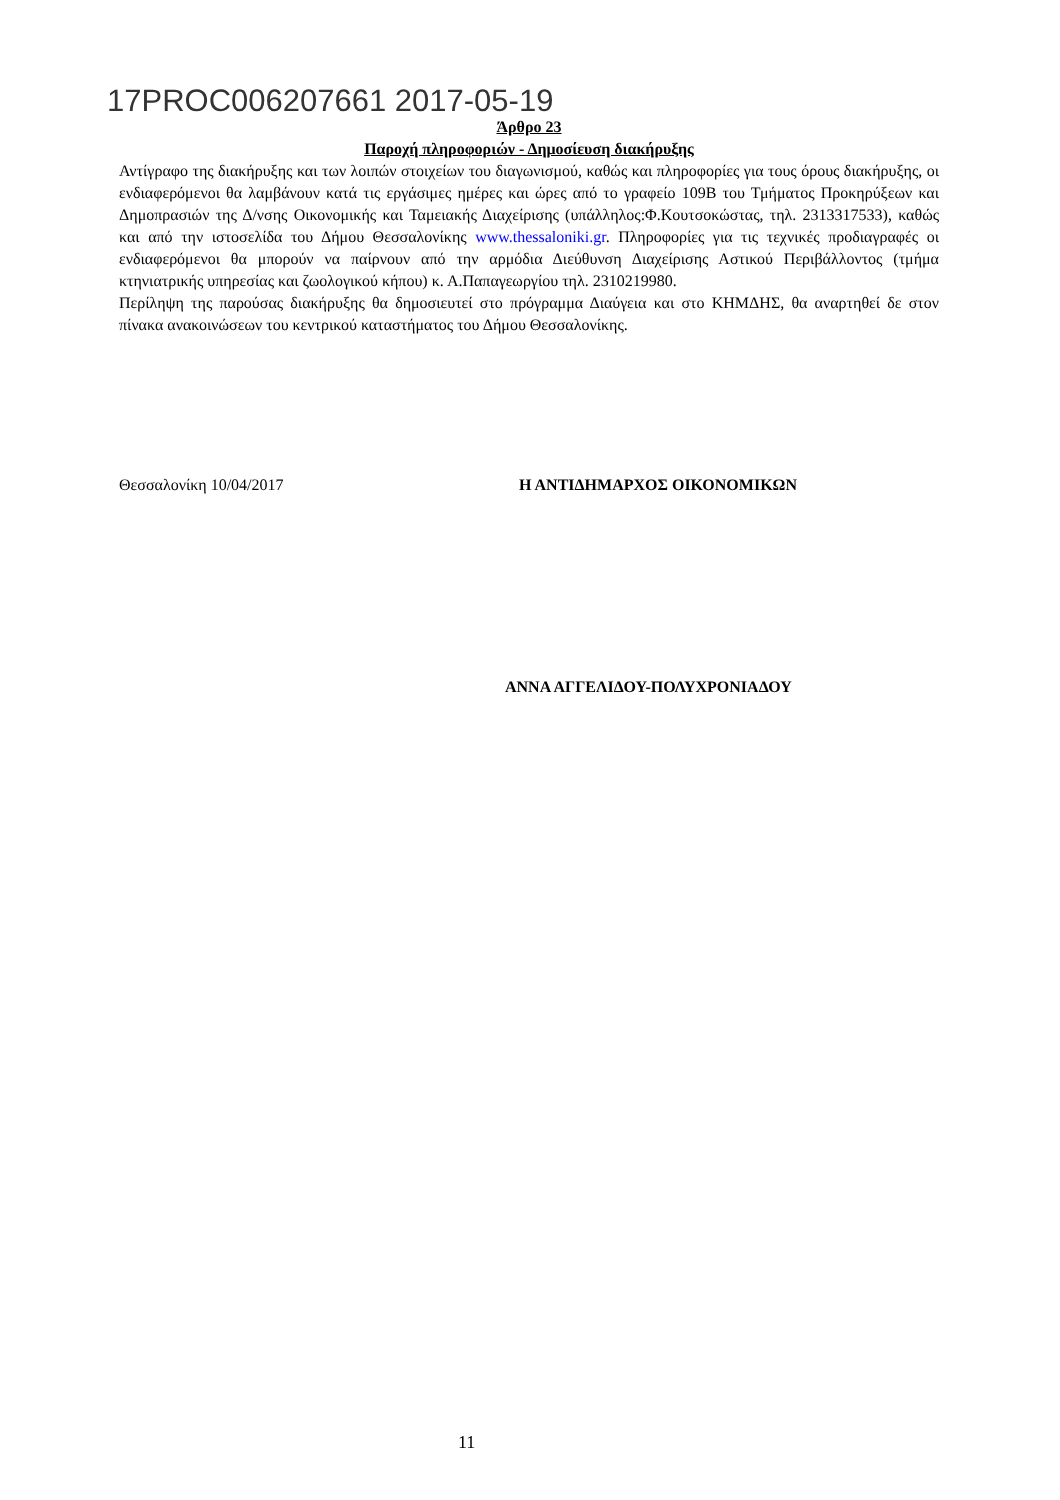17PROC006207661 2017-05-19
Άρθρο 23
Παροχή πληροφοριών - Δημοσίευση διακήρυξης
Αντίγραφο της διακήρυξης και των λοιπών στοιχείων του διαγωνισμού, καθώς και πληροφορίες για τους όρους διακήρυξης, οι ενδιαφερόμενοι θα λαμβάνουν κατά τις εργάσιμες ημέρες και ώρες από το γραφείο 109Β του Τμήματος Προκηρύξεων και Δημοπρασιών της Δ/νσης Οικονομικής και Ταμειακής Διαχείρισης (υπάλληλος:Φ.Κουτσοκώστας, τηλ. 2313317533), καθώς και από την ιστοσελίδα του Δήμου Θεσσαλονίκης www.thessaloniki.gr. Πληροφορίες για τις τεχνικές προδιαγραφές οι ενδιαφερόμενοι θα μπορούν να παίρνουν από την αρμόδια Διεύθυνση Διαχείρισης Αστικού Περιβάλλοντος (τμήμα κτηνιατρικής υπηρεσίας και ζωολογικού κήπου) κ. Α.Παπαγεωργίου τηλ. 2310219980.
Περίληψη της παρούσας διακήρυξης θα δημοσιευτεί στο πρόγραμμα Διαύγεια και στο ΚΗΜΔΗΣ, θα αναρτηθεί δε στον πίνακα ανακοινώσεων του κεντρικού καταστήματος του Δήμου Θεσσαλονίκης.
Θεσσαλονίκη 10/04/2017 Η ΑΝΤΙΔΗΜΑΡΧΟΣ ΟΙΚΟΝΟΜΙΚΩΝ
ΑΝΝΑ ΑΓΓΕΛΙΔΟΥ-ΠΟΛΥΧΡΟΝΙΑΔΟΥ
11